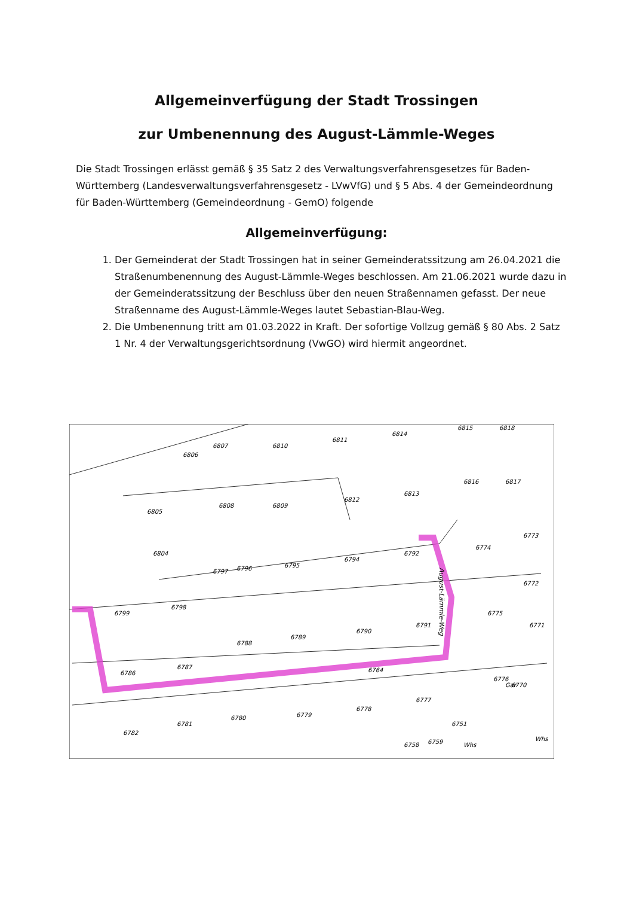Allgemeinverfügung der Stadt Trossingen
zur Umbenennung des August-Lämmle-Weges
Die Stadt Trossingen erlässt gemäß § 35 Satz 2 des Verwaltungsverfahrensgesetzes für Baden-Württemberg (Landesverwaltungsverfahrensgesetz - LVwVfG) und § 5 Abs. 4 der Gemeindeordnung für Baden-Württemberg (Gemeindeordnung - GemO) folgende
Allgemeinverfügung:
1. Der Gemeinderat der Stadt Trossingen hat in seiner Gemeinderatssitzung am 26.04.2021 die Straßenumbenennung des August-Lämmle-Weges beschlossen. Am 21.06.2021 wurde dazu in der Gemeinderatssitzung der Beschluss über den neuen Straßennamen gefasst. Der neue Straßenname des August-Lämmle-Weges lautet Sebastian-Blau-Weg.
2. Die Umbenennung tritt am 01.03.2022 in Kraft. Der sofortige Vollzug gemäß § 80 Abs. 2 Satz 1 Nr. 4 der Verwaltungsgerichtsordnung (VwGO) wird hiermit angeordnet.
6806
6807
6810
6811
6814
6815
6818
6805
6808
6809
6812
6813
6816
6817
6804
6797
6796
6795
6794
6792
6774
6773
6772
6799
6798
6788
6789
6790
6791
6775
6771
6786
6787
6764
6776
6770
6782
6781
6780
6779
6778
6777
6751
6758
6759
Whs
Whs
Gar
August-Lämmle-Weg